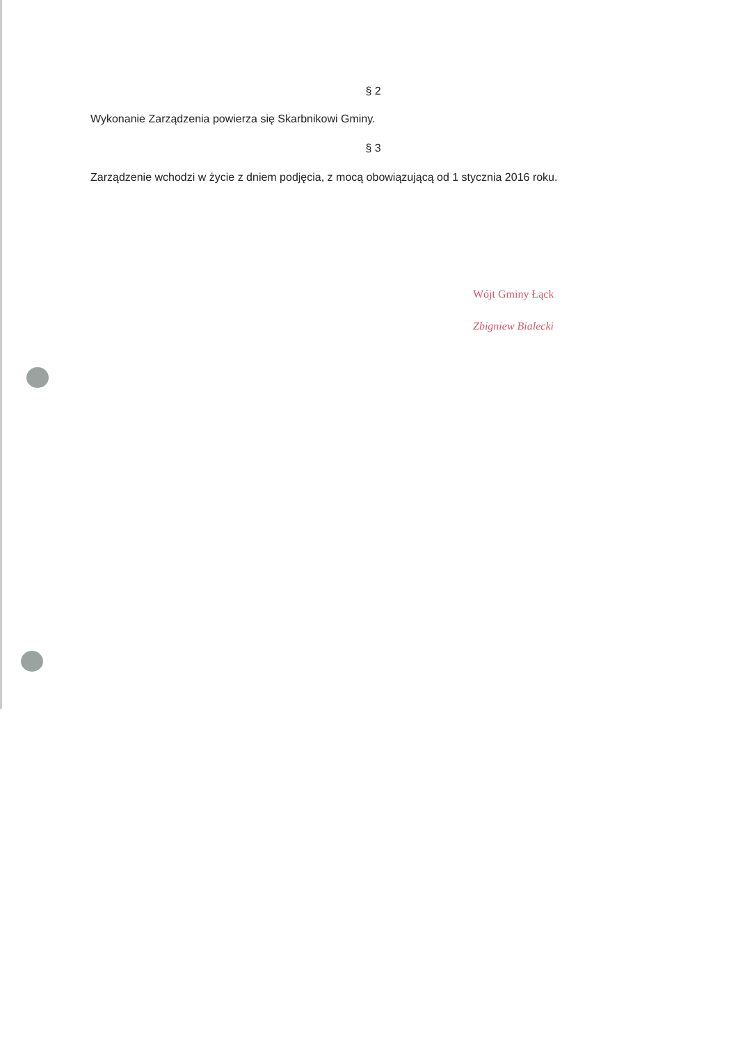§ 2
Wykonanie Zarządzenia powierza się Skarbnikowi Gminy.
§ 3
Zarządzenie wchodzi w życie z dniem podjęcia, z mocą obowiązującą od 1 stycznia 2016 roku.
Wójt Gminy Łąck
Zbigniew Bialecki